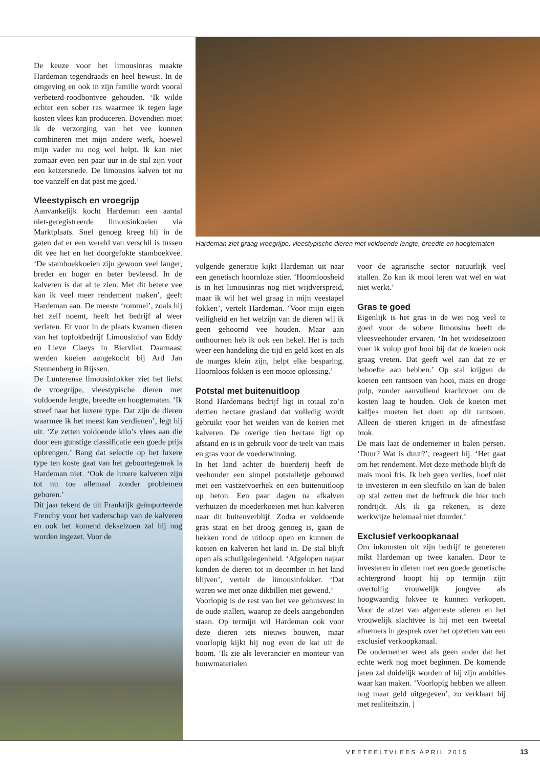De keuze voor het limousinras maakte Hardeman tegendraads en heel bewust. In de omgeving en ook in zijn familie wordt vooral verbeterd-roodbontvee gehouden. ‘Ik wilde echter een sober ras waarmee ik tegen lage kosten vlees kan produceren. Bovendien moet ik de verzorging van het vee kunnen combineren met mijn andere werk, hoewel mijn vader nu nog wel helpt. Ik kan niet zomaar even een paar uur in de stal zijn voor een keizersnede. De limousins kalven tot nu toe vanzelf en dat past me goed.’
Vleestypisch en vroegrijp
Aanvankelijk kocht Hardeman een aantal niet-geregistreerde limousinkoeien via Marktplaats. Snel genoeg kreeg hij in de gaten dat er een wereld van verschil is tussen dit vee het en het doorgefokte stamboekvee. ‘De stamboekkoeien zijn gewoon veel langer, breder en hoger en beter bevleesd. In de kalveren is dat al te zien. Met dit betere vee kan ik veel meer rendement maken’, geeft Hardeman aan. De meeste ‘rommel’, zoals hij het zelf noemt, heeft het bedrijf al weer verlaten. Er voor in de plaats kwamen dieren van het topfokbedrijf Limousinhof van Eddy en Lieve Claeys in Biervliet. Daarnaast werden koeien aangekocht bij Ard Jan Steunenberg in Rijssen.
De Lunterense limousinfokker ziet het liefst de vroegrijpe, vleestypische dieren met voldoende lengte, breedte en hoogtematen. ‘Ik streef naar het luxere type. Dat zijn de dieren waarmee ik het meest kan verdienen’, legt hij uit. ‘Ze zetten voldoende kilo’s vlees aan die door een gunstige classificatie een goede prijs opbrengen.’ Bang dat selectie op het luxere type ten koste gaat van het geboortegemak is Hardeman niet. ‘Ook de luxere kalveren zijn tot nu toe allemaal zonder problemen geboren.’
Dit jaar tekent de uit Frankrijk geïmporteerde Frenchy voor het vaderschap van de kalveren en ook het komend dekseizoen zal hij nog worden ingezet. Voor de
Hardeman ziet graag vroegrijpe, vleestypische dieren met voldoende lengte, breedte en hoogtematen
volgende generatie kijkt Hardeman uit naar een genetisch hoornloze stier. ‘Hoornloosheid is in het limousinras nog niet wijdverspreid, maar ik wil het wel graag in mijn veestapel fokken’, vertelt Hardeman. ‘Voor mijn eigen veiligheid en het welzijn van de dieren wil ik geen gehoornd vee houden. Maar aan onthoornen heb ik ook een hekel. Het is toch weer een handeling die tijd en geld kost en als de marges klein zijn, helpt elke besparing. Hoornloos fokken is een mooie oplossing.’
Potstal met buitenuitloop
Rond Hardemans bedrijf ligt in totaal zo’n dertien hectare grasland dat volledig wordt gebruikt voor het weiden van de koeien met kalveren. De overige tien hectare ligt op afstand en is in gebruik voor de teelt van mais en gras voor de voederwinning.
In het land achter de boerderij heeft de veehouder een simpel potstalletje gebouwd met een vastzetvoerhek en een buitenuitloop op beton. Een paar dagen na afkalven verhuizen de moederkoeien met hun kalveren naar dit buitenverblijf. Zodra er voldoende gras staat en het droog genoeg is, gaan de hekken rond de uitloop open en kunnen de koeien en kalveren het land in. De stal blijft open als schuilgelegenheid. ‘Afgelopen najaar konden de dieren tot in december in het land blijven’, vertelt de limousinfokker. ‘Dat waren we met onze dikbillen niet gewend.’
Voorlopig is de rest van het vee gehuisvest in de oude stallen, waarop ze deels aangebonden staan. Op termijn wil Hardeman ook voor deze dieren iets nieuws bouwen, maar voorlopig kijkt hij nog even de kat uit de boom. ‘Ik zie als leverancier en monteur van bouwmaterialen
voor de agrarische sector natuurlijk veel stallen. Zo kan ik mooi leren wat wel en wat niet werkt.’
Gras te goed
Eigenlijk is het gras in de wei nog veel te goed voor de sobere limousins heeft de vleesveehouder ervaren. ‘In het weideseizoen voer ik volop grof hooi bij dat de koeien ook graag vreten. Dat geeft wel aan dat ze er behoefte aan hebben.’ Op stal krijgen de koeien een rantsoen van hooi, mais en droge pulp, zonder aanvullend krachtvoer om de kosten laag te houden. Ook de koeien met kalfjes moeten het doen op dit rantsoen. Alleen de stieren krijgen in de afmestfase brok.
De mais laat de ondernemer in balen persen. ‘Duur? Wat is duur?’, reageert hij. ‘Het gaat om het rendement. Met deze methode blijft de mais mooi fris. Ik heb geen verlies, hoef niet te investeren in een sleufsilo en kan de balen op stal zetten met de heftruck die hier toch rondrijdt. Als ik ga rekenen, is deze werkwijze helemaal niet duurder.’
Exclusief verkoopkanaal
Om inkomsten uit zijn bedrijf te genereren mikt Hardeman op twee kanalen. Door te investeren in dieren met een goede genetische achtergrond hoopt hij op termijn zijn overtollig vrouwelijk jongvee als hoogwaardig fokvee te kunnen verkopen. Voor de afzet van afgemeste stieren en het vrouwelijk slachtvee is hij met een tweetal afnemers in gesprek over het opzetten van een exclusief verkoopkanaal.
De ondernemer weet als geen ander dat het echte werk nog moet beginnen. De komende jaren zal duidelijk worden of hij zijn ambities waar kan maken. ‘Voorlopig hebben we alleen nog maar geld uitgegeven’, zo verklaart hij met realiteitszin. |
VEETEELTVLEES APRIL 2015 13